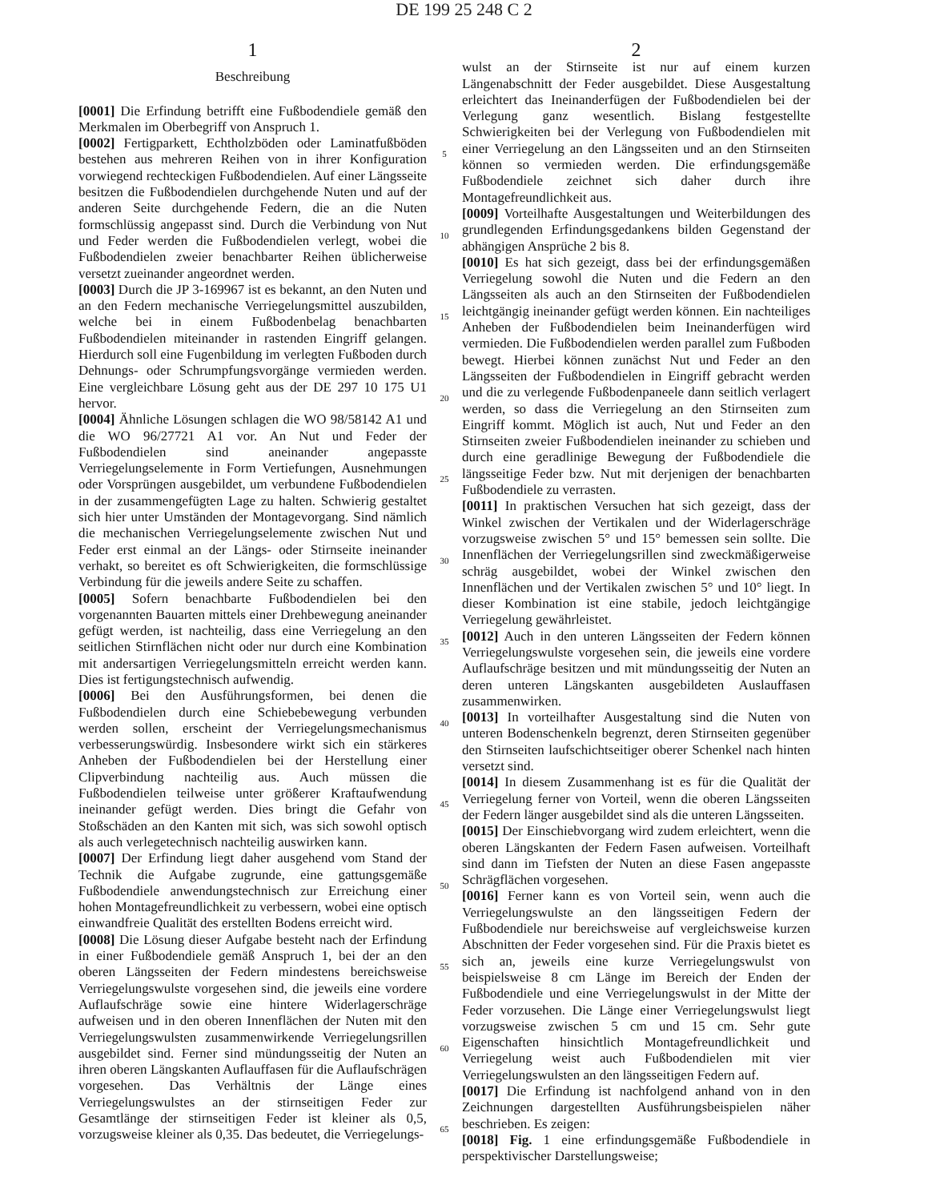DE 199 25 248 C 2
1
Beschreibung
[0001] Die Erfindung betrifft eine Fußbodendiele gemäß den Merkmalen im Oberbegriff von Anspruch 1.
[0002] Fertigparkett, Echtholzböden oder Laminatfußböden bestehen aus mehreren Reihen von in ihrer Konfiguration vorwiegend rechteckigen Fußbodendielen. Auf einer Längsseite besitzen die Fußbodendielen durchgehende Nuten und auf der anderen Seite durchgehende Federn, die an die Nuten formschlüssig angepasst sind. Durch die Verbindung von Nut und Feder werden die Fußbodendielen verlegt, wobei die Fußbodendielen zweier benachbarter Reihen üblicherweise versetzt zueinander angeordnet werden.
[0003] Durch die JP 3-169967 ist es bekannt, an den Nuten und an den Federn mechanische Verriegelungsmittel auszubilden, welche bei in einem Fußbodenbelag benachbarten Fußbodendielen miteinander in rastenden Eingriff gelangen. Hierdurch soll eine Fugenbildung im verlegten Fußboden durch Dehnungs- oder Schrumpfungsvorgänge vermieden werden. Eine vergleichbare Lösung geht aus der DE 297 10 175 U1 hervor.
[0004] Ähnliche Lösungen schlagen die WO 98/58142 A1 und die WO 96/27721 A1 vor. An Nut und Feder der Fußbodendielen sind aneinander angepasste Verriegelungselemente in Form Vertiefungen, Ausnehmungen oder Vorsprüngen ausgebildet, um verbundene Fußbodendielen in der zusammengefügten Lage zu halten. Schwierig gestaltet sich hier unter Umständen der Montagevorgang. Sind nämlich die mechanischen Verriegelungselemente zwischen Nut und Feder erst einmal an der Längs- oder Stirnseite ineinander verhakt, so bereitet es oft Schwierigkeiten, die formschlüssige Verbindung für die jeweils andere Seite zu schaffen.
[0005] Sofern benachbarte Fußbodendielen bei den vorgenannten Bauarten mittels einer Drehbewegung aneinander gefügt werden, ist nachteilig, dass eine Verriegelung an den seitlichen Stirnflächen nicht oder nur durch eine Kombination mit andersartigen Verriegelungsmitteln erreicht werden kann. Dies ist fertigungstechnisch aufwendig.
[0006] Bei den Ausführungsformen, bei denen die Fußbodendielen durch eine Schiebebewegung verbunden werden sollen, erscheint der Verriegelungsmechanismus verbesserungswürdig. Insbesondere wirkt sich ein stärkeres Anheben der Fußbodendielen bei der Herstellung einer Clipverbindung nachteilig aus. Auch müssen die Fußbodendielen teilweise unter größerer Kraftaufwendung ineinander gefügt werden. Dies bringt die Gefahr von Stoßschäden an den Kanten mit sich, was sich sowohl optisch als auch verlegetechnisch nachteilig auswirken kann.
[0007] Der Erfindung liegt daher ausgehend vom Stand der Technik die Aufgabe zugrunde, eine gattungsgemäße Fußbodendiele anwendungstechnisch zur Erreichung einer hohen Montagefreundlichkeit zu verbessern, wobei eine optisch einwandfreie Qualität des erstellten Bodens erreicht wird.
[0008] Die Lösung dieser Aufgabe besteht nach der Erfindung in einer Fußbodendiele gemäß Anspruch 1, bei der an den oberen Längsseiten der Federn mindestens bereichsweise Verriegelungswulste vorgesehen sind, die jeweils eine vordere Auflaufschräge sowie eine hintere Widerlagerschräge aufweisen und in den oberen Innenflächen der Nuten mit den Verriegelungswulsten zusammenwirkende Verriegelungsrillen ausgebildet sind. Ferner sind mündungsseitig der Nuten an ihren oberen Längskanten Auflauffasen für die Auflaufschrägen vorgesehen. Das Verhältnis der Länge eines Verriegelungswulstes an der stirnseitigen Feder zur Gesamtlänge der stirnseitigen Feder ist kleiner als 0,5, vorzugsweise kleiner als 0,35. Das bedeutet, die Verriegelungs-
5
10
15
20
25
30
35
40
45
50
55
60
65
2
wulst an der Stirnseite ist nur auf einem kurzen Längenabschnitt der Feder ausgebildet. Diese Ausgestaltung erleichtert das Ineinanderfügen der Fußbodendielen bei der Verlegung ganz wesentlich. Bislang festgestellte Schwierigkeiten bei der Verlegung von Fußbodendielen mit einer Verriegelung an den Längsseiten und an den Stirnseiten können so vermieden werden. Die erfindungsgemäße Fußbodendiele zeichnet sich daher durch ihre Montagefreundlichkeit aus.
[0009] Vorteilhafte Ausgestaltungen und Weiterbildungen des grundlegenden Erfindungsgedankens bilden Gegenstand der abhängigen Ansprüche 2 bis 8.
[0010] Es hat sich gezeigt, dass bei der erfindungsgemäßen Verriegelung sowohl die Nuten und die Federn an den Längsseiten als auch an den Stirnseiten der Fußbodendielen leichtgängig ineinander gefügt werden können. Ein nachteiliges Anheben der Fußbodendielen beim Ineinanderfügen wird vermieden. Die Fußbodendielen werden parallel zum Fußboden bewegt. Hierbei können zunächst Nut und Feder an den Längsseiten der Fußbodendielen in Eingriff gebracht werden und die zu verlegende Fußbodenpaneele dann seitlich verlagert werden, so dass die Verriegelung an den Stirnseiten zum Eingriff kommt. Möglich ist auch, Nut und Feder an den Stirnseiten zweier Fußbodendielen ineinander zu schieben und durch eine geradlinige Bewegung der Fußbodendiele die längsseitige Feder bzw. Nut mit derjenigen der benachbarten Fußbodendiele zu verrasten.
[0011] In praktischen Versuchen hat sich gezeigt, dass der Winkel zwischen der Vertikalen und der Widerlagerschräge vorzugsweise zwischen 5° und 15° bemessen sein sollte. Die Innenflächen der Verriegelungsrillen sind zweckmäßigerweise schräg ausgebildet, wobei der Winkel zwischen den Innenflächen und der Vertikalen zwischen 5° und 10° liegt. In dieser Kombination ist eine stabile, jedoch leichtgängige Verriegelung gewährleistet.
[0012] Auch in den unteren Längsseiten der Federn können Verriegelungswulste vorgesehen sein, die jeweils eine vordere Auflaufschräge besitzen und mit mündungsseitig der Nuten an deren unteren Längskanten ausgebildeten Auslauffasen zusammenwirken.
[0013] In vorteilhafter Ausgestaltung sind die Nuten von unteren Bodenschenkeln begrenzt, deren Stirnseiten gegenüber den Stirnseiten laufschichtseitiger oberer Schenkel nach hinten versetzt sind.
[0014] In diesem Zusammenhang ist es für die Qualität der Verriegelung ferner von Vorteil, wenn die oberen Längsseiten der Federn länger ausgebildet sind als die unteren Längsseiten.
[0015] Der Einschiebvorgang wird zudem erleichtert, wenn die oberen Längskanten der Federn Fasen aufweisen. Vorteilhaft sind dann im Tiefsten der Nuten an diese Fasen angepasste Schrägflächen vorgesehen.
[0016] Ferner kann es von Vorteil sein, wenn auch die Verriegelungswulste an den längsseitigen Federn der Fußbodendiele nur bereichsweise auf vergleichsweise kurzen Abschnitten der Feder vorgesehen sind. Für die Praxis bietet es sich an, jeweils eine kurze Verriegelungswulst von beispielsweise 8 cm Länge im Bereich der Enden der Fußbodendiele und eine Verriegelungswulst in der Mitte der Feder vorzusehen. Die Länge einer Verriegelungswulst liegt vorzugsweise zwischen 5 cm und 15 cm. Sehr gute Eigenschaften hinsichtlich Montagefreundlichkeit und Verriegelung weist auch Fußbodendielen mit vier Verriegelungswulsten an den längsseitigen Federn auf.
[0017] Die Erfindung ist nachfolgend anhand von in den Zeichnungen dargestellten Ausführungsbeispielen näher beschrieben. Es zeigen:
[0018] Fig. 1 eine erfindungsgemäße Fußbodendiele in perspektivischer Darstellungsweise;